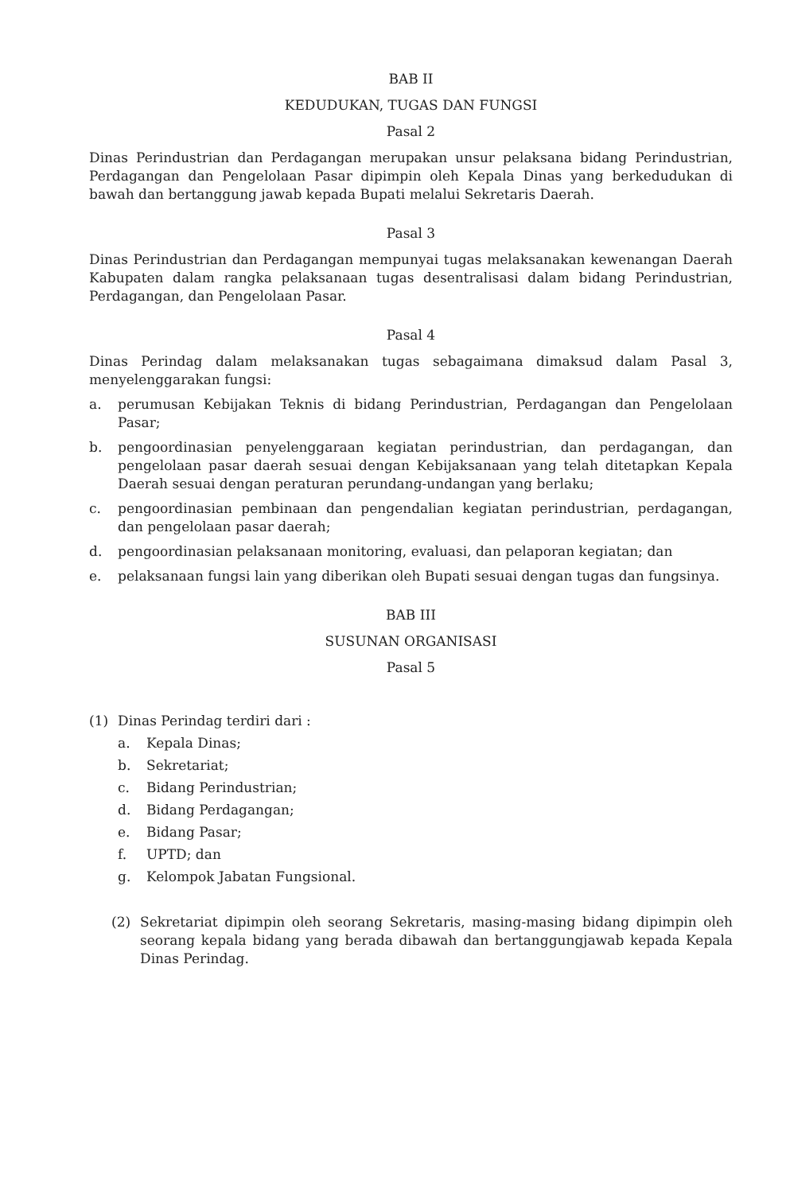BAB II
KEDUDUKAN, TUGAS DAN FUNGSI
Pasal 2
Dinas Perindustrian dan Perdagangan merupakan unsur pelaksana bidang Perindustrian, Perdagangan dan Pengelolaan Pasar dipimpin oleh Kepala Dinas yang berkedudukan di bawah dan bertanggung jawab kepada Bupati melalui Sekretaris Daerah.
Pasal 3
Dinas Perindustrian dan Perdagangan mempunyai tugas melaksanakan kewenangan Daerah Kabupaten dalam rangka pelaksanaan tugas desentralisasi dalam bidang Perindustrian, Perdagangan, dan Pengelolaan Pasar.
Pasal 4
Dinas Perindag dalam melaksanakan tugas sebagaimana dimaksud dalam Pasal 3, menyelenggarakan fungsi:
a. perumusan Kebijakan Teknis di bidang Perindustrian, Perdagangan dan Pengelolaan Pasar;
b. pengoordinasian penyelenggaraan kegiatan perindustrian, dan perdagangan, dan pengelolaan pasar daerah sesuai dengan Kebijaksanaan yang telah ditetapkan Kepala Daerah sesuai dengan peraturan perundang-undangan yang berlaku;
c. pengoordinasian pembinaan dan pengendalian kegiatan perindustrian, perdagangan, dan pengelolaan pasar daerah;
d. pengoordinasian pelaksanaan monitoring, evaluasi, dan pelaporan kegiatan; dan
e. pelaksanaan fungsi lain yang diberikan oleh Bupati sesuai dengan tugas dan fungsinya.
BAB III
SUSUNAN ORGANISASI
Pasal 5
(1) Dinas Perindag terdiri dari :
a. Kepala Dinas;
b. Sekretariat;
c. Bidang Perindustrian;
d. Bidang Perdagangan;
e. Bidang Pasar;
f. UPTD; dan
g. Kelompok Jabatan Fungsional.
(2) Sekretariat dipimpin oleh seorang Sekretaris, masing-masing bidang dipimpin oleh seorang kepala bidang yang berada dibawah dan bertanggungjawab kepada Kepala Dinas Perindag.